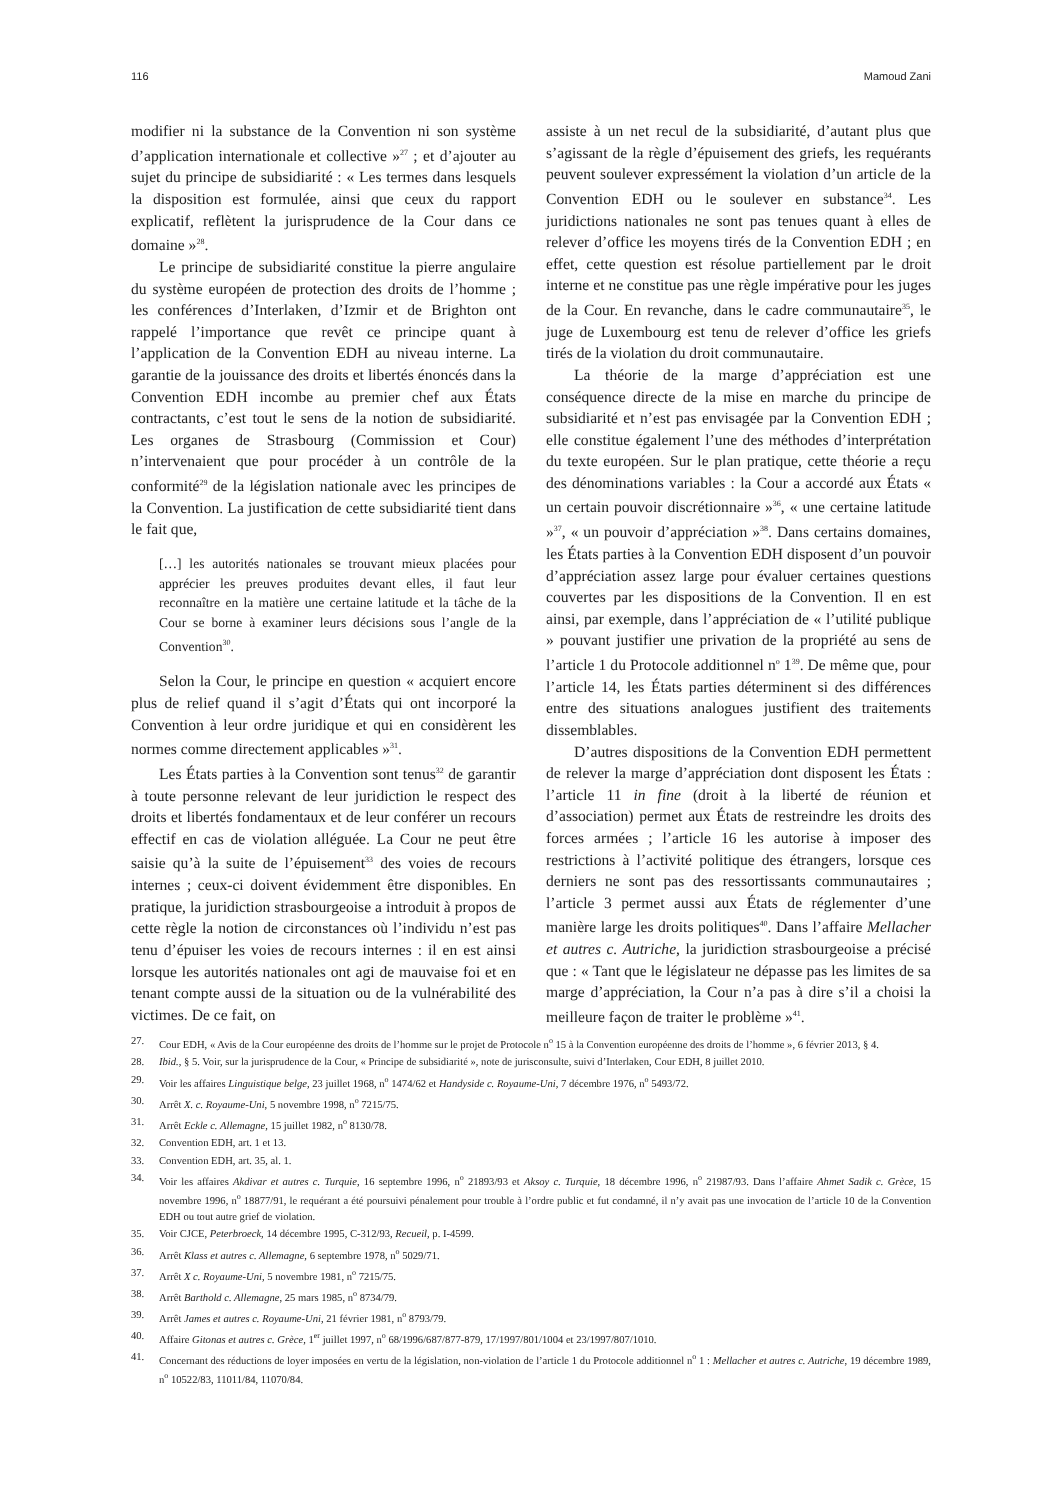116 Mamoud Zani
modifier ni la substance de la Convention ni son système d’application internationale et collective »<sup>27</sup> ; et d’ajouter au sujet du principe de subsidiarité : « Les termes dans lesquels la disposition est formulée, ainsi que ceux du rapport explicatif, reflètent la jurisprudence de la Cour dans ce domaine »<sup>28</sup>.
Le principe de subsidiarité constitue la pierre angulaire du système européen de protection des droits de l’homme ; les conférences d’Interlaken, d’Izmir et de Brighton ont rappelé l’importance que revêt ce principe quant à l’application de la Convention EDH au niveau interne. La garantie de la jouissance des droits et libertés énoncés dans la Convention EDH incombe au premier chef aux États contractants, c’est tout le sens de la notion de subsidiarité. Les organes de Strasbourg (Commission et Cour) n’intervenaient que pour procéder à un contrôle de la conformité<sup>29</sup> de la législation nationale avec les principes de la Convention. La justification de cette subsidiarité tient dans le fait que,
[…] les autorités nationales se trouvant mieux placées pour apprécier les preuves produites devant elles, il faut leur reconnaître en la matière une certaine latitude et la tâche de la Cour se borne à examiner leurs décisions sous l’angle de la Convention<sup>30</sup>.
Selon la Cour, le principe en question « acquiert encore plus de relief quand il s’agit d’États qui ont incorporé la Convention à leur ordre juridique et qui en considèrent les normes comme directement applicables »<sup>31</sup>.
Les États parties à la Convention sont tenus<sup>32</sup> de garantir à toute personne relevant de leur juridiction le respect des droits et libertés fondamentaux et de leur conférer un recours effectif en cas de violation alléguée. La Cour ne peut être saisie qu’à la suite de l’épuisement<sup>33</sup> des voies de recours internes ; ceux-ci doivent évidemment être disponibles. En pratique, la juridiction strasbourgeoise a introduit à propos de cette règle la notion de circonstances où l’individu n’est pas tenu d’épuiser les voies de recours internes : il en est ainsi lorsque les autorités nationales ont agi de mauvaise foi et en tenant compte aussi de la situation ou de la vulnérabilité des victimes. De ce fait, on
assiste à un net recul de la subsidiarité, d’autant plus que s’agissant de la règle d’épuisement des griefs, les requérants peuvent soulever expressément la violation d’un article de la Convention EDH ou le soulever en substance<sup>34</sup>. Les juridictions nationales ne sont pas tenues quant à elles de relever d’office les moyens tirés de la Convention EDH ; en effet, cette question est résolue partiellement par le droit interne et ne constitue pas une règle impérative pour les juges de la Cour. En revanche, dans le cadre communautaire<sup>35</sup>, le juge de Luxembourg est tenu de relever d’office les griefs tirés de la violation du droit communautaire.
La théorie de la marge d’appréciation est une conséquence directe de la mise en marche du principe de subsidiarité et n’est pas envisagée par la Convention EDH ; elle constitue également l’une des méthodes d’interprétation du texte européen. Sur le plan pratique, cette théorie a reçu des dénominations variables : la Cour a accordé aux États « un certain pouvoir discrétionnaire »<sup>36</sup>, « une certaine latitude »<sup>37</sup>, « un pouvoir d’appréciation »<sup>38</sup>. Dans certains domaines, les États parties à la Convention EDH disposent d’un pouvoir d’appréciation assez large pour évaluer certaines questions couvertes par les dispositions de la Convention. Il en est ainsi, par exemple, dans l’appréciation de « l’utilité publique » pouvant justifier une privation de la propriété au sens de l’article 1 du Protocole additionnel n<sup>o</sup> 1<sup>39</sup>. De même que, pour l’article 14, les États parties déterminent si des différences entre des situations analogues justifient des traitements dissemblables.
D’autres dispositions de la Convention EDH permettent de relever la marge d’appréciation dont disposent les États : l’article 11 in fine (droit à la liberté de réunion et d’association) permet aux États de restreindre les droits des forces armées ; l’article 16 les autorise à imposer des restrictions à l’activité politique des étrangers, lorsque ces derniers ne sont pas des ressortissants communautaires ; l’article 3 permet aussi aux États de réglementer d’une manière large les droits politiques<sup>40</sup>. Dans l’affaire Mellacher et autres c. Autriche, la juridiction strasbourgeoise a précisé que : « Tant que le législateur ne dépasse pas les limites de sa marge d’appréciation, la Cour n’a pas à dire s’il a choisi la meilleure façon de traiter le problème »<sup>41</sup>.
27. Cour EDH, « Avis de la Cour européenne des droits de l’homme sur le projet de Protocole n<sup>o</sup> 15 à la Convention européenne des droits de l’homme », 6 février 2013, § 4.
28. Ibid., § 5. Voir, sur la jurisprudence de la Cour, « Principe de subsidiarité », note de jurisconsulte, suivi d’Interlaken, Cour EDH, 8 juillet 2010.
29. Voir les affaires Linguistique belge, 23 juillet 1968, n<sup>o</sup> 1474/62 et Handyside c. Royaume-Uni, 7 décembre 1976, n<sup>o</sup> 5493/72.
30. Arrêt X. c. Royaume-Uni, 5 novembre 1998, n<sup>o</sup> 7215/75.
31. Arrêt Eckle c. Allemagne, 15 juillet 1982, n<sup>o</sup> 8130/78.
32. Convention EDH, art. 1 et 13.
33. Convention EDH, art. 35, al. 1.
34. Voir les affaires Akdivar et autres c. Turquie, 16 septembre 1996, n<sup>o</sup> 21893/93 et Aksoy c. Turquie, 18 décembre 1996, n<sup>o</sup> 21987/93. Dans l’affaire Ahmet Sadik c. Grèce, 15 novembre 1996, n<sup>o</sup> 18877/91, le requérant a été poursuivi pénalement pour trouble à l’ordre public et fut condamné, il n’y avait pas une invocation de l’article 10 de la Convention EDH ou tout autre grief de violation.
35. Voir CJCE, Peterbroeck, 14 décembre 1995, C-312/93, Recueil, p. I-4599.
36. Arrêt Klass et autres c. Allemagne, 6 septembre 1978, n<sup>o</sup> 5029/71.
37. Arrêt X c. Royaume-Uni, 5 novembre 1981, n<sup>o</sup> 7215/75.
38. Arrêt Barthold c. Allemagne, 25 mars 1985, n<sup>o</sup> 8734/79.
39. Arrêt James et autres c. Royaume-Uni, 21 février 1981, n<sup>o</sup> 8793/79.
40. Affaire Gitonas et autres c. Grèce, 1<sup>er</sup> juillet 1997, n<sup>o</sup> 68/1996/687/877-879, 17/1997/801/1004 et 23/1997/807/1010.
41. Concernant des réductions de loyer imposées en vertu de la législation, non-violation de l’article 1 du Protocole additionnel n<sup>o</sup> 1 : Mellacher et autres c. Autriche, 19 décembre 1989, n<sup>o</sup> 10522/83, 11011/84, 11070/84.